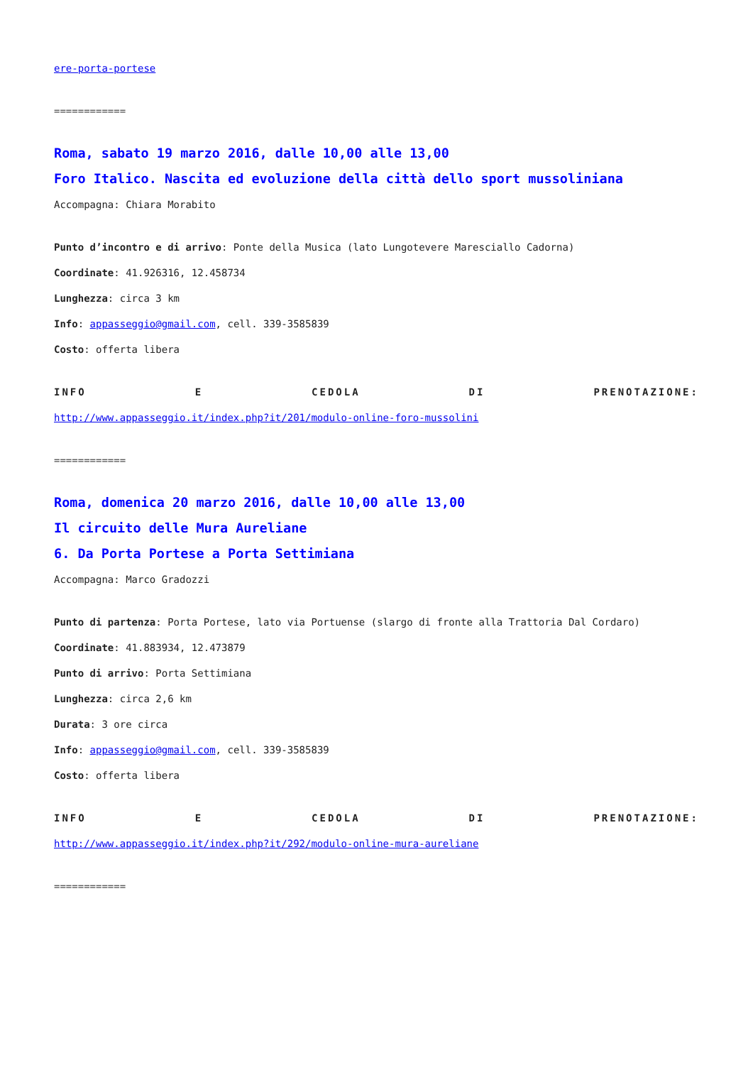ere-porta-portese
============
Roma, sabato 19 marzo 2016, dalle 10,00 alle 13,00
Foro Italico. Nascita ed evoluzione della città dello sport mussoliniana
Accompagna: Chiara Morabito
Punto d’incontro e di arrivo: Ponte della Musica (lato Lungotevere Maresciallo Cadorna)
Coordinate: 41.926316, 12.458734
Lunghezza: circa 3 km
Info: appasseggio@gmail.com, cell. 339-3585839
Costo: offerta libera
INFO E CEDOLA DI PRENOTAZIONE:
http://www.appasseggio.it/index.php?it/201/modulo-online-foro-mussolini
============
Roma, domenica 20 marzo 2016, dalle 10,00 alle 13,00
Il circuito delle Mura Aureliane
6. Da Porta Portese a Porta Settimiana
Accompagna: Marco Gradozzi
Punto di partenza: Porta Portese, lato via Portuense (slargo di fronte alla Trattoria Dal Cordaro)
Coordinate: 41.883934, 12.473879
Punto di arrivo: Porta Settimiana
Lunghezza: circa 2,6 km
Durata: 3 ore circa
Info: appasseggio@gmail.com, cell. 339-3585839
Costo: offerta libera
INFO E CEDOLA DI PRENOTAZIONE:
http://www.appasseggio.it/index.php?it/292/modulo-online-mura-aureliane
============